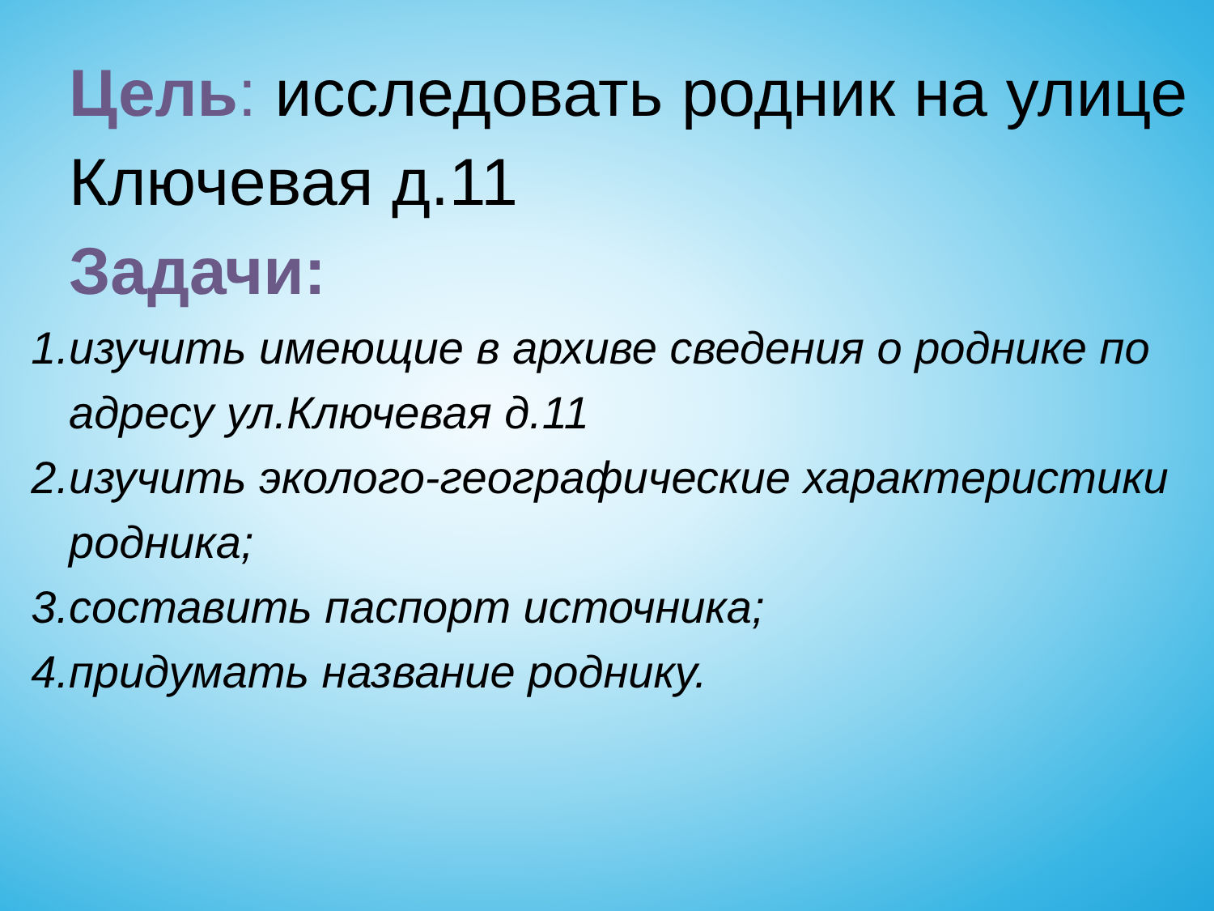Цель: исследовать родник на улице Ключевая д.11
Задачи:
1. изучить имеющие в архиве сведения о роднике по адресу ул.Ключевая д.11
2. изучить эколого-географические характеристики родника;
3. составить паспорт источника;
4. придумать название роднику.